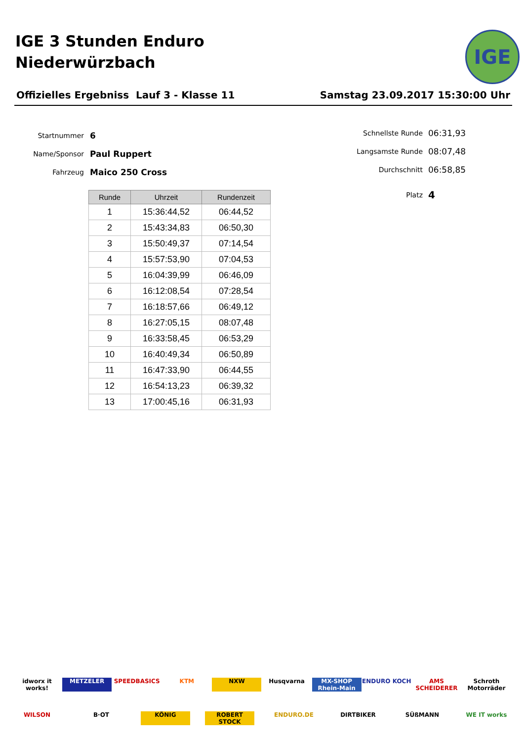IGE 3 Stunden Enduro
Niederwürzbach
IGE
Offizielles Ergebniss Lauf 3 - Klasse 11 Samstag 23.09.2017 15:30:00 Uhr
Startnummer 6
Name/Sponsor Paul Ruppert
Fahrzeug Maico 250 Cross
Schnellste Runde 06:31,93
Langsamste Runde 08:07,48
Durchschnitt 06:58,85
Platz 4
| Runde | Uhrzeit | Rundenzeit |
| --- | --- | --- |
| 1 | 15:36:44,52 | 06:44,52 |
| 2 | 15:43:34,83 | 06:50,30 |
| 3 | 15:50:49,37 | 07:14,54 |
| 4 | 15:57:53,90 | 07:04,53 |
| 5 | 16:04:39,99 | 06:46,09 |
| 6 | 16:12:08,54 | 07:28,54 |
| 7 | 16:18:57,66 | 06:49,12 |
| 8 | 16:27:05,15 | 08:07,48 |
| 9 | 16:33:58,45 | 06:53,29 |
| 10 | 16:40:49,34 | 06:50,89 |
| 11 | 16:47:33,90 | 06:44,55 |
| 12 | 16:54:13,23 | 06:39,32 |
| 13 | 17:00:45,16 | 06:31,93 |
idworx it works! METZELER SPEEDBASICS KTM NXW Husqvarna MX-SHOP Rhein-Main ENDURO KOCH AMS SCHEIDERER Schroth Motorräder WILSON B·OT KÖNIG ROBERT STOCK ENDURO.DE DIRTBIKER SÜßMANN WE IT works